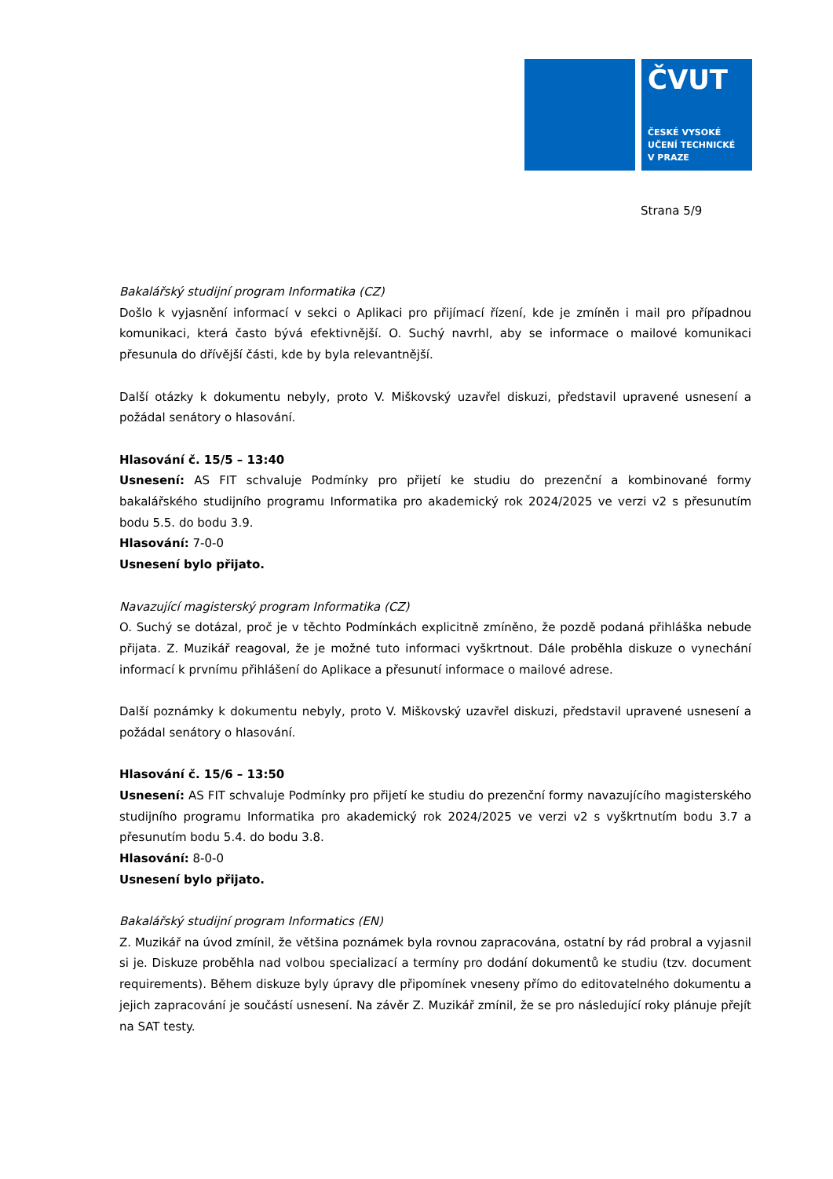ČVUT
ČESKÉ VYSOKÉ
UČENÍ TECHNICKÉ
V PRAZE
Strana 5/9
Bakalářský studijní program Informatika (CZ)
Došlo k vyjasnění informací v sekci o Aplikaci pro přijímací řízení, kde je zmíněn i mail pro případnou komunikaci, která často bývá efektivnější. O. Suchý navrhl, aby se informace o mailové komunikaci přesunula do dřívější části, kde by byla relevantnější.
Další otázky k dokumentu nebyly, proto V. Miškovský uzavřel diskuzi, představil upravené usnesení a požádal senátory o hlasování.
Hlasování č. 15/5 – 13:40
Usnesení: AS FIT schvaluje Podmínky pro přijetí ke studiu do prezenční a kombinované formy bakalářského studijního programu Informatika pro akademický rok 2024/2025 ve verzi v2 s přesunutím bodu 5.5. do bodu 3.9.
Hlasování: 7-0-0
Usnesení bylo přijato.
Navazující magisterský program Informatika (CZ)
O. Suchý se dotázal, proč je v těchto Podmínkách explicitně zmíněno, že pozdě podaná přihláška nebude přijata. Z. Muzikář reagoval, že je možné tuto informaci vyškrtnout. Dále proběhla diskuze o vynechání informací k prvnímu přihlášení do Aplikace a přesunutí informace o mailové adrese.
Další poznámky k dokumentu nebyly, proto V. Miškovský uzavřel diskuzi, představil upravené usnesení a požádal senátory o hlasování.
Hlasování č. 15/6 – 13:50
Usnesení: AS FIT schvaluje Podmínky pro přijetí ke studiu do prezenční formy navazujícího magisterského studijního programu Informatika pro akademický rok 2024/2025 ve verzi v2 s vyškrtnutím bodu 3.7 a přesunutím bodu 5.4. do bodu 3.8.
Hlasování: 8-0-0
Usnesení bylo přijato.
Bakalářský studijní program Informatics (EN)
Z. Muzikář na úvod zmínil, že většina poznámek byla rovnou zapracována, ostatní by rád probral a vyjasnil si je. Diskuze proběhla nad volbou specializací a termíny pro dodání dokumentů ke studiu (tzv. document requirements). Během diskuze byly úpravy dle připomínek vneseny přímo do editovatelného dokumentu a jejich zapracování je součástí usnesení. Na závěr Z. Muzikář zmínil, že se pro následující roky plánuje přejít na SAT testy.